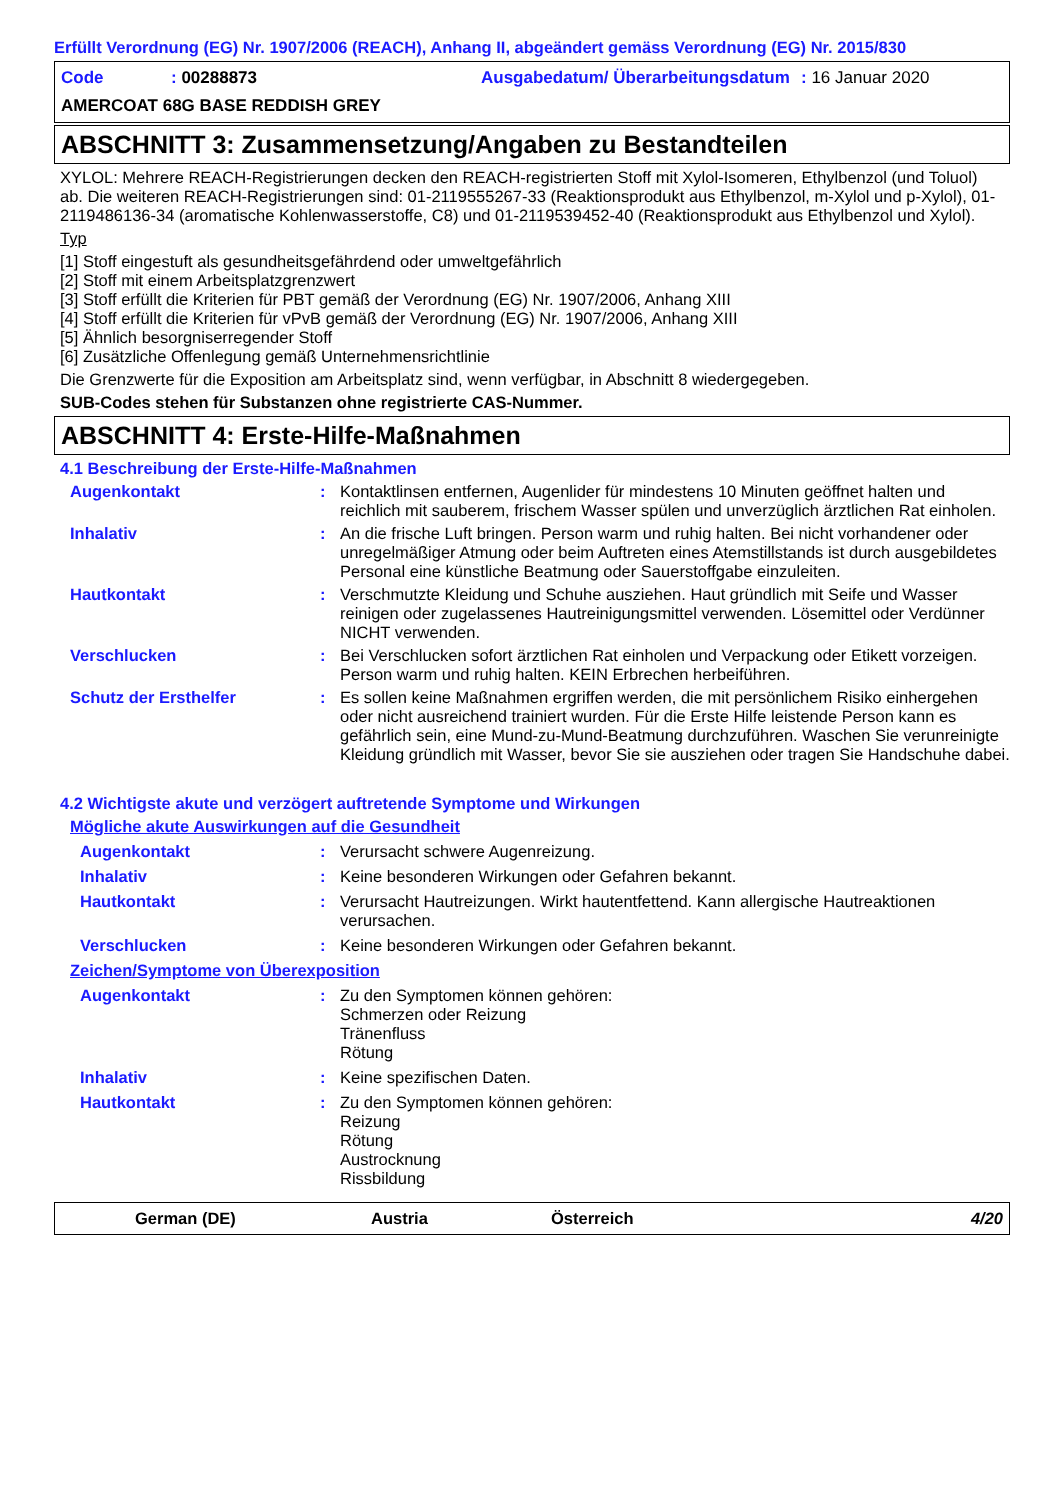Erfüllt Verordnung (EG) Nr. 1907/2006 (REACH), Anhang II, abgeändert gemäss Verordnung (EG) Nr. 2015/830
Code: 00288873 Ausgabedatum/ Überarbeitungsdatum: 16 Januar 2020 AMERCOAT 68G BASE REDDISH GREY
ABSCHNITT 3: Zusammensetzung/Angaben zu Bestandteilen
XYLOL: Mehrere REACH-Registrierungen decken den REACH-registrierten Stoff mit Xylol-Isomeren, Ethylbenzol (und Toluol) ab. Die weiteren REACH-Registrierungen sind: 01-2119555267-33 (Reaktionsprodukt aus Ethylbenzol, m-Xylol und p-Xylol), 01-2119486136-34 (aromatische Kohlenwasserstoffe, C8) und 01-2119539452-40 (Reaktionsprodukt aus Ethylbenzol und Xylol).
Typ
[1] Stoff eingestuft als gesundheitsgefährdend oder umweltgefährlich
[2] Stoff mit einem Arbeitsplatzgrenzwert
[3] Stoff erfüllt die Kriterien für PBT gemäß der Verordnung (EG) Nr. 1907/2006, Anhang XIII
[4] Stoff erfüllt die Kriterien für vPvB gemäß der Verordnung (EG) Nr. 1907/2006, Anhang XIII
[5] Ähnlich besorgniserregender Stoff
[6] Zusätzliche Offenlegung gemäß Unternehmensrichtlinie
Die Grenzwerte für die Exposition am Arbeitsplatz sind, wenn verfügbar, in Abschnitt 8 wiedergegeben.
SUB-Codes stehen für Substanzen ohne registrierte CAS-Nummer.
ABSCHNITT 4: Erste-Hilfe-Maßnahmen
4.1 Beschreibung der Erste-Hilfe-Maßnahmen
Augenkontakt: Kontaktlinsen entfernen, Augenlider für mindestens 10 Minuten geöffnet halten und reichlich mit sauberem, frischem Wasser spülen und unverzüglich ärztlichen Rat einholen.
Inhalativ: An die frische Luft bringen. Person warm und ruhig halten. Bei nicht vorhandener oder unregelmäßiger Atmung oder beim Auftreten eines Atemstillstands ist durch ausgebildetes Personal eine künstliche Beatmung oder Sauerstoffgabe einzuleiten.
Hautkontakt: Verschmutzte Kleidung und Schuhe ausziehen. Haut gründlich mit Seife und Wasser reinigen oder zugelassenes Hautreinigungsmittel verwenden. Lösemittel oder Verdünner NICHT verwenden.
Verschlucken: Bei Verschlucken sofort ärztlichen Rat einholen und Verpackung oder Etikett vorzeigen. Person warm und ruhig halten. KEIN Erbrechen herbeiführen.
Schutz der Ersthelfer: Es sollen keine Maßnahmen ergriffen werden, die mit persönlichem Risiko einhergehen oder nicht ausreichend trainiert wurden. Für die Erste Hilfe leistende Person kann es gefährlich sein, eine Mund-zu-Mund-Beatmung durchzuführen. Waschen Sie verunreinigte Kleidung gründlich mit Wasser, bevor Sie sie ausziehen oder tragen Sie Handschuhe dabei.
4.2 Wichtigste akute und verzögert auftretende Symptome und Wirkungen
Mögliche akute Auswirkungen auf die Gesundheit
Augenkontakt: Verursacht schwere Augenreizung.
Inhalativ: Keine besonderen Wirkungen oder Gefahren bekannt.
Hautkontakt: Verursacht Hautreizungen. Wirkt hautentfettend. Kann allergische Hautreaktionen verursachen.
Verschlucken: Keine besonderen Wirkungen oder Gefahren bekannt.
Zeichen/Symptome von Überexposition
Augenkontakt: Zu den Symptomen können gehören:
Schmerzen oder Reizung
Tränenfluss
Rötung
Inhalativ: Keine spezifischen Daten.
Hautkontakt: Zu den Symptomen können gehören:
Reizung
Rötung
Austrocknung
Rissbildung
German (DE) Austria Österreich 4/20